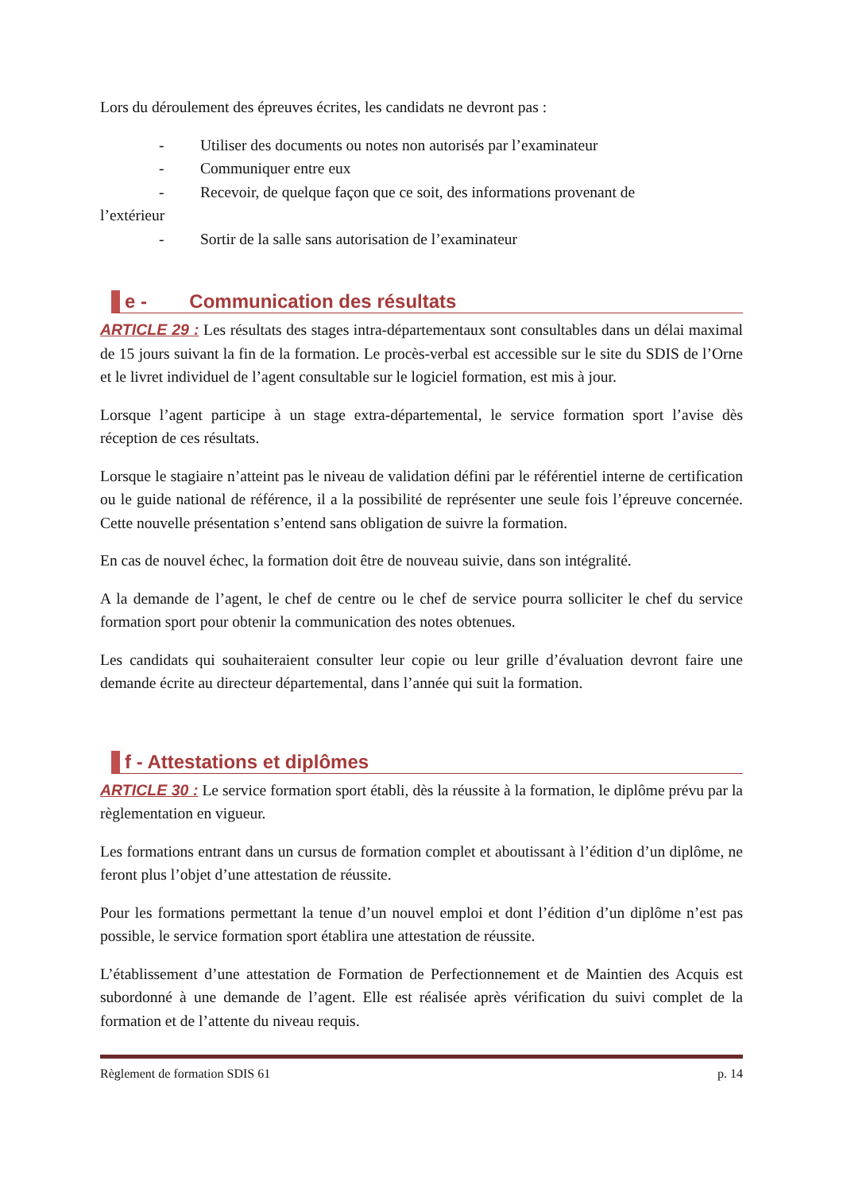Lors du déroulement des épreuves écrites, les candidats ne devront pas :
- Utiliser des documents ou notes non autorisés par l’examinateur
- Communiquer entre eux
- Recevoir, de quelque façon que ce soit, des informations provenant de
l’extérieur
- Sortir de la salle sans autorisation de l’examinateur
e - Communication des résultats
ARTICLE 29 : Les résultats des stages intra-départementaux sont consultables dans un délai maximal de 15 jours suivant la fin de la formation. Le procès-verbal est accessible sur le site du SDIS de l’Orne et le livret individuel de l’agent consultable sur le logiciel formation, est mis à jour.
Lorsque l’agent participe à un stage extra-départemental, le service formation sport l’avise dès réception de ces résultats.
Lorsque le stagiaire n’atteint pas le niveau de validation défini par le référentiel interne de certification ou le guide national de référence, il a la possibilité de représenter une seule fois l’épreuve concernée. Cette nouvelle présentation s’entend sans obligation de suivre la formation.
En cas de nouvel échec, la formation doit être de nouveau suivie, dans son intégralité.
A la demande de l’agent, le chef de centre ou le chef de service pourra solliciter le chef du service formation sport pour obtenir la communication des notes obtenues.
Les candidats qui souhaiteraient consulter leur copie ou leur grille d’évaluation devront faire une demande écrite au directeur départemental, dans l’année qui suit la formation.
f - Attestations et diplômes
ARTICLE 30 : Le service formation sport établi, dès la réussite à la formation, le diplôme prévu par la règlementation en vigueur.
Les formations entrant dans un cursus de formation complet et aboutissant à l’édition d’un diplôme, ne feront plus l’objet d’une attestation de réussite.
Pour les formations permettant la tenue d’un nouvel emploi et dont l’édition d’un diplôme n’est pas possible, le service formation sport établira une attestation de réussite.
L’établissement d’une attestation de Formation de Perfectionnement et de Maintien des Acquis est subordonné à une demande de l’agent. Elle est réalisée après vérification du suivi complet de la formation et de l’attente du niveau requis.
Règlement de formation SDIS 61 p. 14